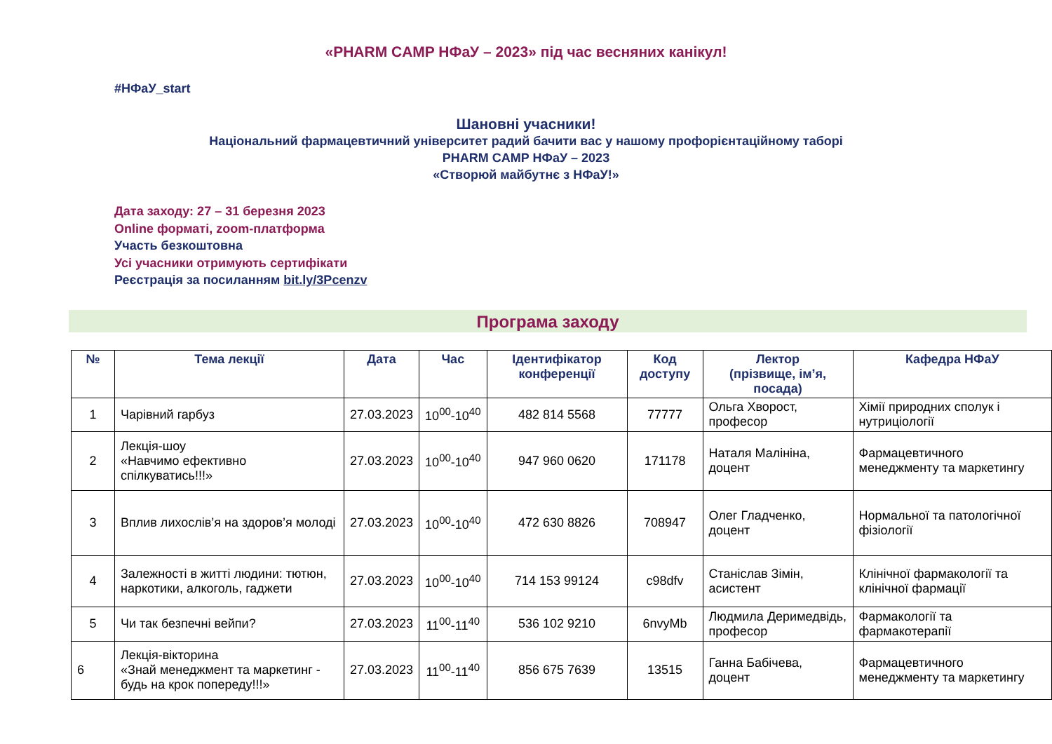«PHARM CAMP НФаУ – 2023» під час весняних канікул!
#НФаУ_start
Шановні учасники!
Національний фармацевтичний університет радий бачити вас у нашому профорієнтаційному таборі
PHARM CAMP НФаУ – 2023
«Створюй майбутнє з НФаУ!»
Дата заходу: 27 – 31 березня 2023
Online форматі, zoom-платформа
Участь безкоштовна
Усі учасники отримують сертифікати
Реєстрація за посиланням bit.ly/3Pcenzv
Програма заходу
| № | Тема лекції | Дата | Час | Ідентифікатор конференції | Код доступу | Лектор (прізвище, ім’я, посада) | Кафедра НФаУ |
| --- | --- | --- | --- | --- | --- | --- | --- |
| 1 | Чарівний гарбуз | 27.03.2023 | 10<sup>00</sup>-10<sup>40</sup> | 482 814 5568 | 77777 | Ольга Хворост, професор | Хімії природних сполук і нутриціології |
| 2 | Лекція-шоу «Навчимо ефективно спілкуватись!!!» | 27.03.2023 | 10<sup>00</sup>-10<sup>40</sup> | 947 960 0620 | 171178 | Наталя Малініна, доцент | Фармацевтичного менеджменту та маркетингу |
| 3 | Вплив лихослів’я на здоров’я молоді | 27.03.2023 | 10<sup>00</sup>-10<sup>40</sup> | 472 630 8826 | 708947 | Олег Гладченко, доцент | Нормальної та патологічної фізіології |
| 4 | Залежності в житті людини: тютюн, наркотики, алкоголь, гаджети | 27.03.2023 | 10<sup>00</sup>-10<sup>40</sup> | 714 153 99124 | c98dfv | Станіслав Зімін, асистент | Клінічної фармакології та клінічної фармації |
| 5 | Чи так безпечні вейпи? | 27.03.2023 | 11<sup>00</sup>-11<sup>40</sup> | 536 102 9210 | 6nvyMb | Людмила Деримедвідь, професор | Фармакології та фармакотерапії |
| 6 | Лекція-вікторина «Знай менеджмент та маркетинг - будь на крок попереду!!!» | 27.03.2023 | 11<sup>00</sup>-11<sup>40</sup> | 856 675 7639 | 13515 | Ганна Бабічева, доцент | Фармацевтичного менеджменту та маркетингу |